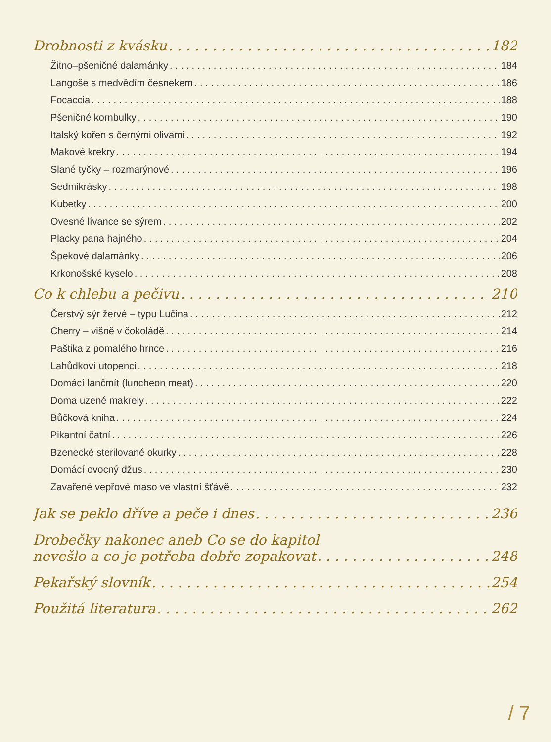Drobnosti z kvásku 182
Žitno–pšeničné dalamánky 184
Langoše s medvědím česnekem 186
Focaccia 188
Pšeničné kornbulky 190
Italský kořen s černými olivami 192
Makové krekry 194
Slané tyčky – rozmarýnové 196
Sedmikrásky 198
Kubetky 200
Ovesné lívance se sýrem 202
Placky pana hajného 204
Špekové dalamánky 206
Krkonošské kyselo 208
Co k chlebu a pečivu 210
Čerstvý sýr žervé – typu Lučina 212
Cherry – višně v čokoládě 214
Paštika z pomalého hrnce 216
Lahůdkoví utopenci 218
Domácí lančmít (luncheon meat) 220
Doma uzené makrely 222
Bůčková kniha 224
Pikantní čatní 226
Bzenecké sterilované okurky 228
Domácí ovocný džus 230
Zavařené vepřové maso ve vlastní šťávě 232
Jak se peklo dříve a peče i dnes 236
Drobečky nakonec aneb Co se do kapitol
nevešlo a co je potřeba dobře zopakovat 248
Pekařský slovník 254
Použitá literatura 262
/ 7